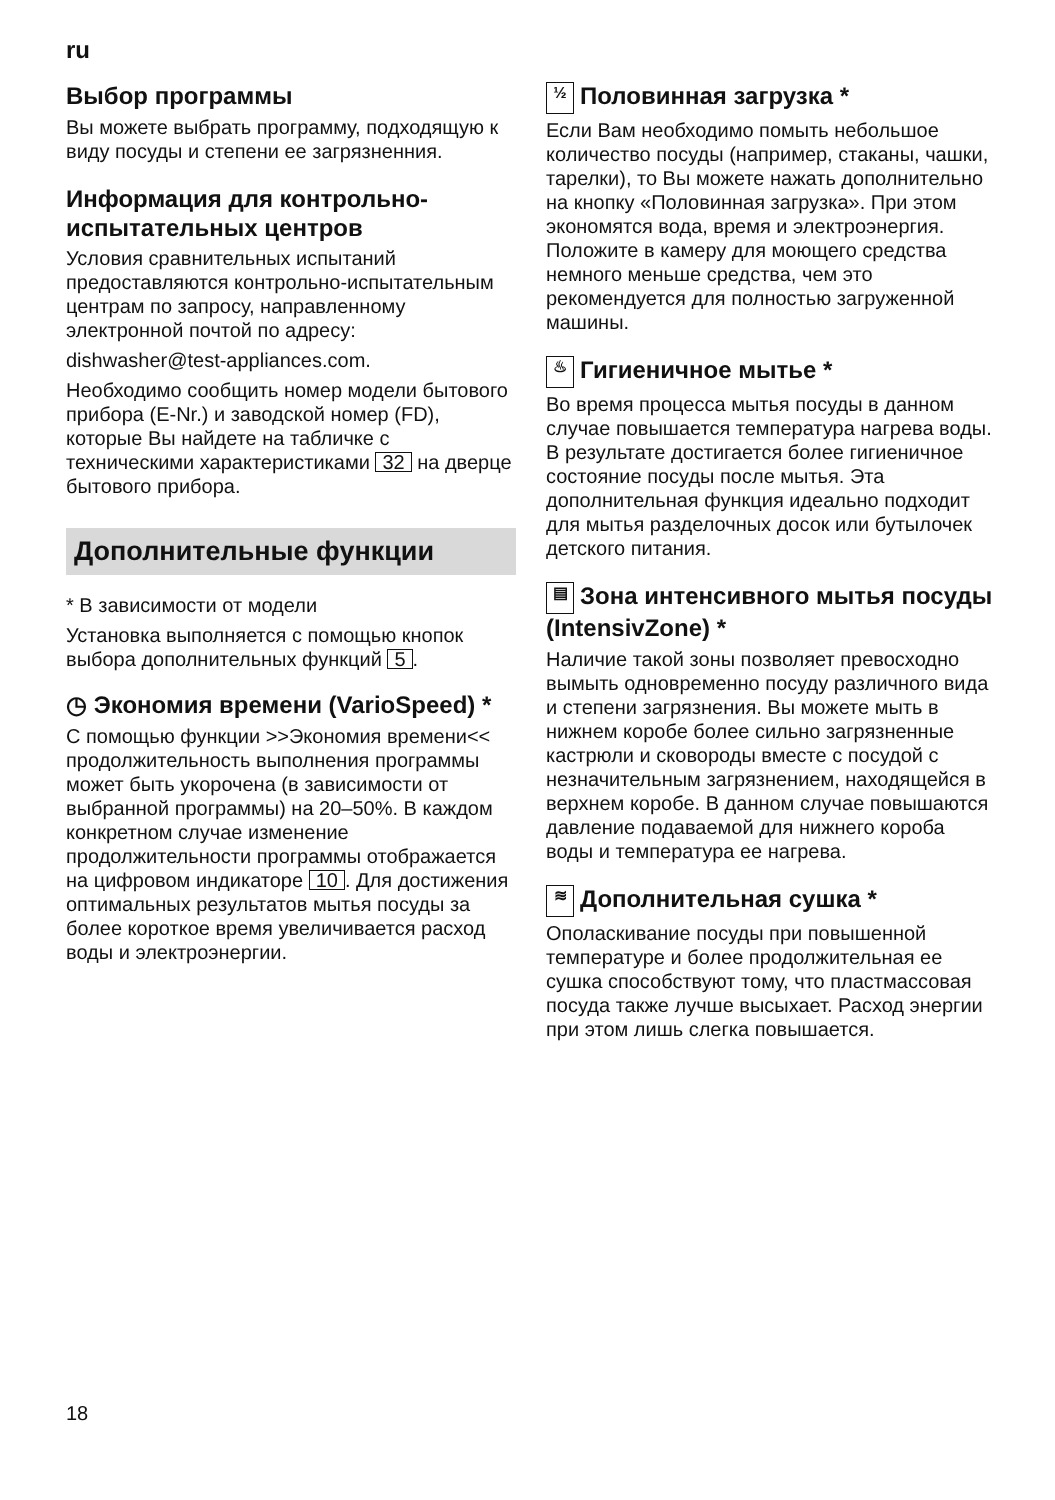ru
Выбор программы
Вы можете выбрать программу, подходящую к виду посуды и степени ее загрязненния.
Информация для контрольно-испытательных центров
Условия сравнительных испытаний предоставляются контрольно-испытательным центрам по запросу, направленному электронной почтой по адресу:
dishwasher@test-appliances.com.
Необходимо сообщить номер модели бытового прибора (E-Nr.) и заводской номер (FD), которые Вы найдете на табличке с техническими характеристиками 32 на дверце бытового прибора.
Дополнительные функции
* В зависимости от модели
Установка выполняется с помощью кнопок выбора дополнительных функций 5.
◷ Экономия времени (VarioSpeed) *
С помощью функции >>Экономия времени<< продолжительность выполнения программы может быть укорочена (в зависимости от выбранной программы) на 20–50%. В каждом конкретном случае изменение продолжительности программы отображается на цифровом индикаторе 10. Для достижения оптимальных результатов мытья посуды за более короткое время увеличивается расход воды и электроэнергии.
½ Половинная загрузка *
Если Вам необходимо помыть небольшое количество посуды (например, стаканы, чашки, тарелки), то Вы можете нажать дополнительно на кнопку «Половинная загрузка». При этом экономятся вода, время и электроэнергия. Положите в камеру для моющего средства немного меньше средства, чем это рекомендуется для полностью загруженной машины.
♨ Гигиеничное мытье *
Во время процесса мытья посуды в данном случае повышается температура нагрева воды. В результате достигается более гигиеничное состояние посуды после мытья. Эта дополнительная функция идеально подходит для мытья разделочных досок или бутылочек детского питания.
▤ Зона интенсивного мытья посуды (IntensivZone) *
Наличие такой зоны позволяет превосходно вымыть одновременно посуду различного вида и степени загрязнения. Вы можете мыть в нижнем коробе более сильно загрязненные кастрюли и сковороды вместе с посудой с незначительным загрязнением, находящейся в верхнем коробе. В данном случае повышаются давление подаваемой для нижнего короба воды и температура ее нагрева.
≋ Дополнительная сушка *
Ополаскивание посуды при повышенной температуре и более продолжительная ее сушка способствуют тому, что пластмассовая посуда также лучше высыхает. Расход энергии при этом лишь слегка повышается.
18